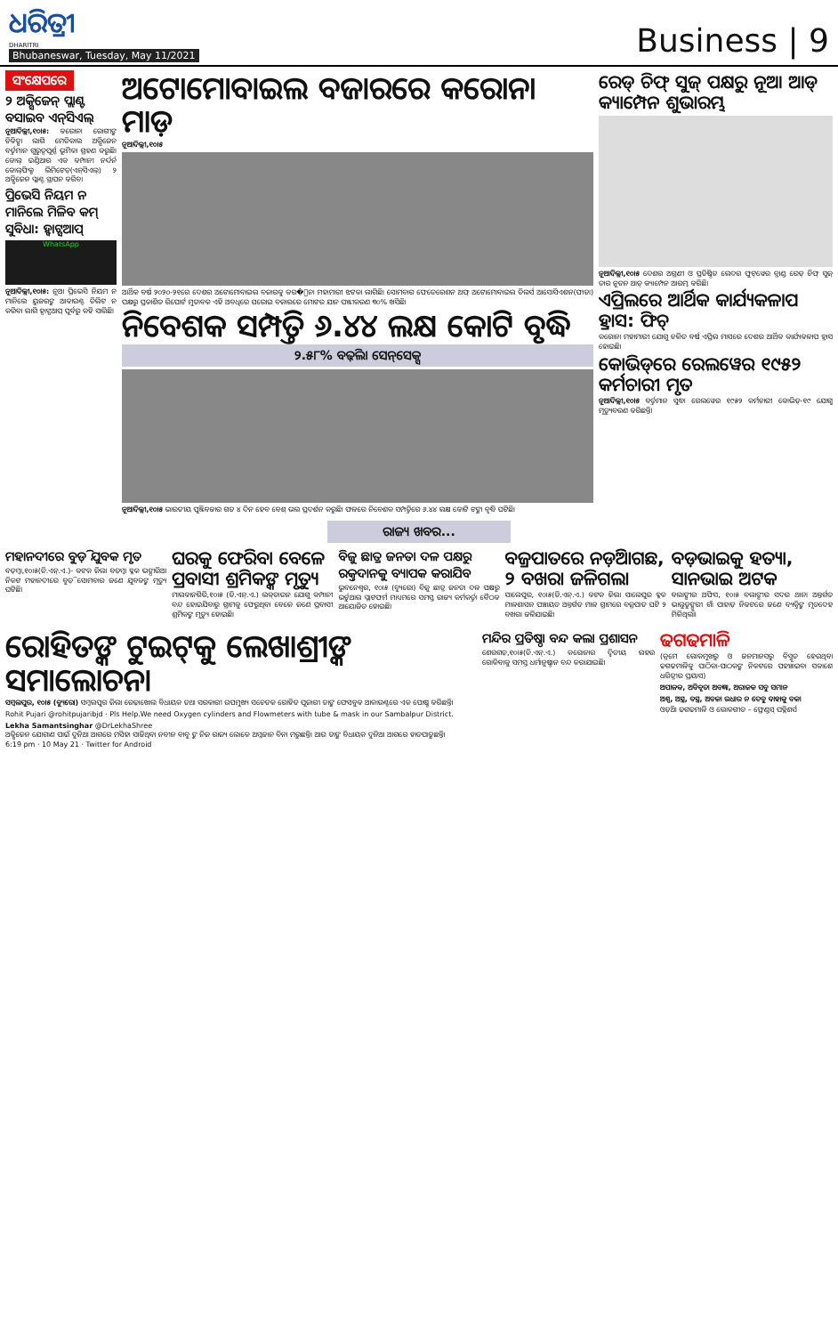ଧରିତ୍ରୀ
DHARITRI
Bhubaneswar, Tuesday, May 11/2021
Business | 9
ସଂକ୍ଷେପରେ
୨ ଅକ୍ସିଜେନ୍ ପ୍ଲାଣ୍ଟ ବସାଇବ ଏନ୍‌ସିଏଲ୍
ନୂଆଦିଲ୍ଲୀ,୧୦।୫: କରୋନା ରୋଗୀଙ୍କ ଚିକିତ୍ସା ଲାଗି ମେଡିକାଲ ଅକ୍ସିଜେନ ବର୍ତ୍ତମାନ ଗୁରୁତ୍ୱପୂର୍ଣ୍ଣ ଭୂମିକା ଗ୍ରହଣ କରୁଛି। କୋଲ୍ ଇଣ୍ଡିଆର ଏକ କମ୍ପାନୀ ନର୍ଦ୍ଦର୍ନ କୋଲ୍‌ଫିଲ୍ଡ ଲିମିଟେଡ୍(ଏନ୍‌ସିଏଲ୍) ୨ ଅକ୍ସିଜେନ ପ୍ଲାଣ୍ଟ ସ୍ଥାପନ କରିବ।
ପ୍ରିଭେସି ନିୟମ ନ ମାନିଲେ ମିଳିବ କମ୍ ସୁବିଧା: ହ୍ୱାଟ୍ସଆପ୍
WhatsApp
ନୂଆଦିଲ୍ଲୀ,୧୦।୫: ନୂଆ ପ୍ରିଭେସି ନିୟମ ନ ମାନିଲେ ୟୁଜରଙ୍କ ଆକାଉଣ୍ଟ ଡିଲିଟ ନ କରିବା ଲାଗି ହ୍ୱାଟ୍ସଆପ୍ ପୂର୍ବରୁ କହି ସାରିଛି।
ଅଟୋମୋବାଇଲ ବଜାରରେ କରୋନା ମାଡ଼
ନୂଆଦିଲ୍ଲୀ,୧୦।୫
ଆର୍ଥିକ ବର୍ଷ ୨୦୨୦-୨୧ରେ ଦେଶର ଅଟୋମୋବାଇଲ ବଜାରକୁ କର�ୋନା ମହାମାରୀ ଝଟକା ଲାଗିଛି। ସୋମବାର ଫେଡେରେଶନ ଅଫ୍ ଅଟୋମୋବାଇଲ ଡିଲର୍ସ ଆସୋସିଏଶନ(ଫାଡା) ପକ୍ଷରୁ ପ୍ରକାଶିତ ରିପୋର୍ଟ ମୁତାବକ ଏହି ଅବଧିରେ ଘରୋଇ ବଜାରରେ ମୋଟର ଯାନ ପଞ୍ଜୀକରଣ ୩୦% ଖସିଛି।
ନିବେଶକ ସମ୍ପତ୍ତି ୬.୪୪ ଲକ୍ଷ କୋଟି ବୃଦ୍ଧି
୨.୫୮% ବଢ଼ିଲା ସେନ୍‌ସେକ୍ସ
ନୂଆଦିଲ୍ଲୀ,୧୦।୫ ଭାରତୀୟ ପୁଞ୍ଜିବଜାର ଗତ ୪ ଦିନ ହେବ ବେଶ୍ ଭଲ ପ୍ରଦର୍ଶନ କରୁଛି। ଫଳରେ ନିବେଶକ ସମ୍ପତ୍ତିରେ ୬.୪୪ ଲକ୍ଷ କୋଟି ଟଙ୍କା ବୃଦ୍ଧି ଘଟିଛି।
ରେଡ୍ ଚିଫ୍ ସୁଜ୍ ପକ୍ଷରୁ ନୂଆ ଆଡ୍ କ୍ୟାମ୍ପେନ ଶୁଭାରମ୍ଭ
ନୂଆଦିଲ୍ଲୀ,୧୦।୫ ଦେଶର ଅଗ୍ରଣୀ ଓ ପ୍ରତିଷ୍ଠିତ ଲେଦର ଫୁଟ୍‌ୱେର ବ୍ରାଣ୍ଡ ରେଡ୍ ଚିଫ୍ ସୁଜ୍ ତାର ନୂତନ ଆଡ୍ କ୍ୟାମ୍ପେନ ଆରମ୍ଭ କରିଛି।
ଏପ୍ରିଲରେ ଆର୍ଥିକ କାର୍ଯ୍ୟକଳାପ ହ୍ରାସ: ଫିଚ୍
କରୋନା ମହାମାରୀ ଯୋଗୁ ଚଳିତ ବର୍ଷ ଏପ୍ରିଲ ମାସରେ ଦେଶର ଆର୍ଥିକ କାର୍ଯ୍ୟକଳାପ ହ୍ରାସ ହୋଇଛି।
କୋଭିଡ୍‌ରେ ରେଲୱେର ୧୯୫୨ କର୍ମଚାରୀ ମୃତ
ନୂଆଦିଲ୍ଲୀ,୧୦।୫ ବର୍ତ୍ତମାନ ସୁଦ୍ଧା ରେଲୱେର ୧୯୫୨ କର୍ମଚାରୀ କୋଭିଡ୍-୧୯ ଯୋଗୁ ମୃତ୍ୟୁବରଣ କରିଛନ୍ତି।
ରାଜ୍ୟ ଖବର...
ମହାନଦୀରେ ବୁଡ଼ି ଯୁବକ ମୃତ
ବଡ଼ମ୍ବା,୧୦।୫(ଡି.ଏନ୍.ଏ.)- କଟକ ଜିଲା ବଡ଼ମ୍ବା ବ୍ଲକ ଭଙ୍ଗାରିଆ ନିକଟ ମହାନଦୀରେ ବୁଡ଼ି ସୋମବାର ଜଣେ ଯୁବକଙ୍କ ମୃତ୍ୟୁ ଘଟିଛି।
ଘରକୁ ଫେରିବା ବେଳେ ପ୍ରବାସୀ ଶ୍ରମିକଙ୍କ ମୃତ୍ୟୁ
ମାଲକାନଗିରି,୧୦।୫ (ଡି.ଏନ୍.ଏ.) ଲକ୍‌ଡାଉନ ଯୋଗୁ କମ୍ପାନୀ ବନ୍ଦ ହୋଇଯିବାରୁ ଗ୍ରାମକୁ ଫେରୁଥିବା ବେଳେ ଜଣେ ପ୍ରବାସୀ ଶ୍ରମିକଙ୍କ ମୃତ୍ୟୁ ହୋଇଛି।
ବିଜୁ ଛାତ୍ର ଜନତା ଦଳ ପକ୍ଷରୁ ରକ୍ତଦାନକୁ ବ୍ୟାପକ କରାଯିବ
ଭୁବନେଶ୍ୱର, ୧୦।୫ (ବ୍ୟୁରୋ) ବିଜୁ ଛାତ୍ର ଜନତା ଦଳ ପକ୍ଷରୁ ଭର୍ଚୁଆଲ ପ୍ଲାଟଫର୍ମ ମାଧ୍ୟମରେ ସମସ୍ତ ରାଜ୍ୟ କର୍ମକର୍ତ୍ତା ବୈଠକ ଆୟୋଜିତ ହୋଇଛି।
ବଜ୍ରପାତରେ ନଡ଼ିଆଗଛ, ୨ ବଖରା ଜଳିଗଲା
ସାଲେପୁର, ୧୦।୫(ଡି.ଏନ୍.ଏ.) କଟକ ଜିଲା ସାଲେପୁର ବ୍ଲକ ମାଳଶାସନ ପଞ୍ଚାୟତ ଅନ୍ତର୍ଗତ ମାଳ ଗ୍ରାମରେ ବଜ୍ରପାତ ଘଟି ୨ ବଖରା ଜଳିଯାଇଛି।
ବଡ଼ଭାଇକୁ ହତ୍ୟା, ସାନଭାଇ ଅଟକ
ବଲାଙ୍ଗୀର ଅଫିସ, ୧୦।୫ ବଲାଙ୍ଗୀର ସଦର ଥାନା ଅନ୍ତର୍ଗତ ଭାଲୁଡୁଙ୍ଗୁରୀ ଗାଁ ପାହାଡ଼ ନିକଟରେ ଜଣେ ବ୍ୟକ୍ତିଙ୍କ ମୃତଦେହ ମିଳିଥିଲା।
ରୋହିତଙ୍କ ଟୁଇଟ୍‌କୁ ଲେଖାଶ୍ରୀଙ୍କ ସମାଲୋଚନା
ସମ୍ବଲପୁର, ୧୦।୫ (ବ୍ୟୁରୋ) ସମ୍ବଲପୁର ଜିଲା ରେଢ଼ାଖୋଲ ବିଧାୟକ ତଥା ସରକାରୀ ଉପମୁଖ୍ୟ ସଚେତକ ରୋହିତ ପୂଜାରୀ ତାଙ୍କ ଫେସବୁକ ଆକାଉଣ୍ଟରେ ଏକ ପୋଷ୍ଟ କରିଛନ୍ତି।
Rohit Pujari @rohitpujaribjd · Pls Help.We need Oxygen cylinders and Flowmeters with tube & mask in our Sambalpur District.
Lekha Samantsinghar @DrLekhaShree
ଅକ୍ସିଜେନ ଯୋଗାଣ ପାଇଁ ଦୁନିଆ ଆଗରେ ମସିହା ସାଜିଥିବା ନବୀନ ବାବୁ ଙ୍କ ନିଜ ରାଜ୍ୟ ଲୋକେ ଅମ୍ଳଜାନ ବିନା ମରୁଛନ୍ତି। ଆଉ ତାଙ୍କ ବିଧାୟକ ଦୁନିଆ ଆଗରେ ହାତପାତୁଛନ୍ତି।
6:19 pm · 10 May 21 · Twitter for Android
ମନ୍ଦିର ପ୍ରତିଷ୍ଠା ବନ୍ଦ କଲା ପ୍ରଶାସନ
ଶେରଗଡ଼,୧୦।୫(ଡି.ଏନ୍.ଏ.) କରୋନାର ଦ୍ୱିତୀୟ ଲହର ରୋକିବାକୁ ସମସ୍ତ ଧର୍ମାନୁଷ୍ଠାନ ବନ୍ଦ କରାଯାଇଛି।
ଢଗଢମାଳି
(କ୍ରମେ ଲୋକମୁଖରୁ ଓ ଜନମାନସରୁ ବିସ୍ମୃତ ହେଉଥିବା ଢଗଢମାଳିକୁ ପାଠିକା-ପାଠକଙ୍କ ନିକଟରେ ପହଞ୍ଚାଇବା ସକାଶେ ଧରିତ୍ରୀର ପ୍ରୟାସ)
ଅପାଳକ, ଅବିବୃତା ଅବଜ୍ଞା, ଅରାଜକ ସବୁ ସମାନ
ଅଶ୍ୱ, ଅସ୍ତ୍ର, ବସ୍ତ୍ର, ଅବଳା ଉଧାର ନ ଦେବୁ ବାହାକୁ ବଳା
ଓଡ଼ିଆ ଢଗଢମାଳି ଓ ଲୋକଗୀତ – ଫ୍ରେଣ୍ଡସ୍ ପବ୍ଲିଶର୍ସ